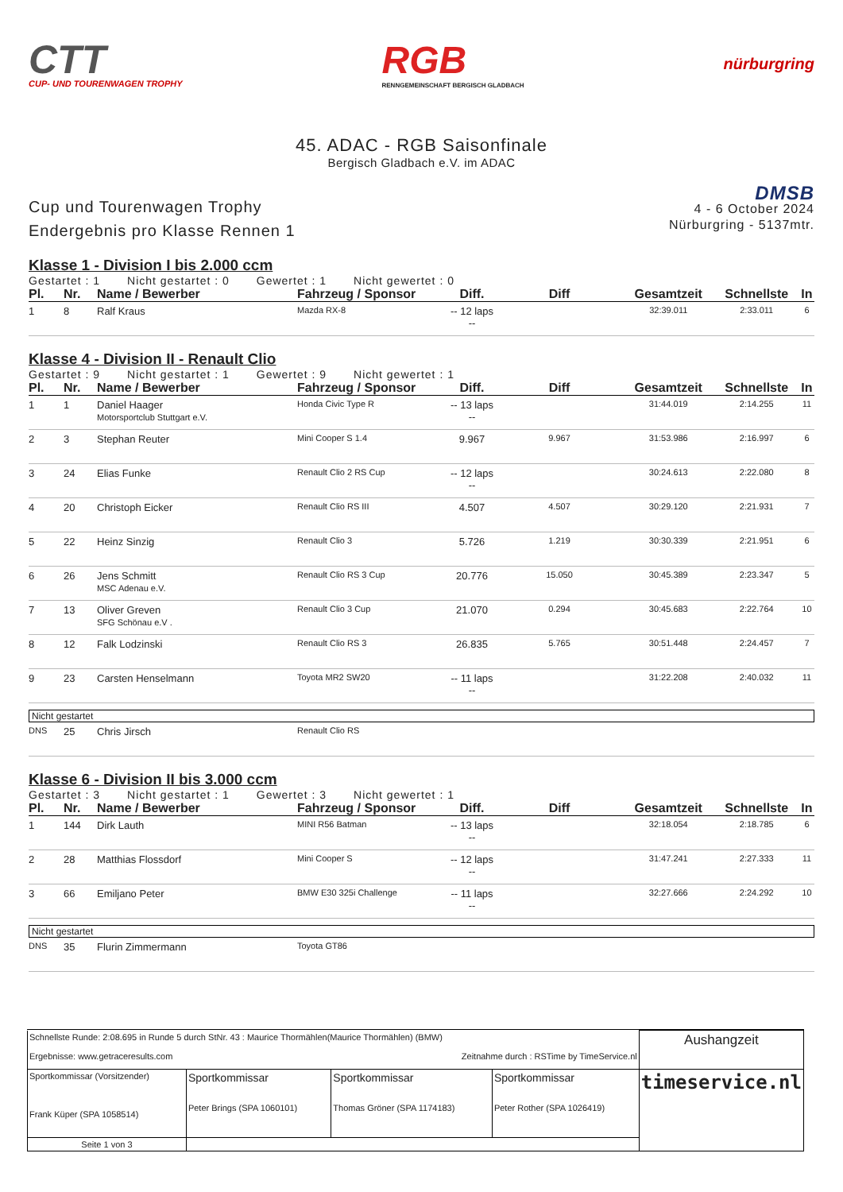CTT
CUP- UND TOURENWAGEN TROPHY
RGB
RENNGEMEINSCHAFT BERGISCH GLADBACH
nürburgring
45. ADAC - RGB Saisonfinale
Bergisch Gladbach e.V. im ADAC
Cup und Tourenwagen Trophy
Endergebnis pro Klasse Rennen 1
DMSB
4 - 6 October 2024
Nürburgring - 5137mtr.
Klasse 1 - Division I bis 2.000 ccm
Gestartet : 1 Nicht gestartet : 0 Gewertet : 1 Nicht gewertet : 0
| Pl. | Nr. | Name / Bewerber | Fahrzeug / Sponsor | Diff. | Diff | Gesamtzeit | Schnellste | In |
| --- | --- | --- | --- | --- | --- | --- | --- | --- |
| 1 | 8 | Ralf Kraus | Mazda RX-8 | -- 12 laps -- | | 32:39.011 | 2:33.011 | 6 |
Klasse 4 - Division II - Renault Clio
Gestartet : 9 Nicht gestartet : 1 Gewertet : 9 Nicht gewertet : 1
| Pl. | Nr. | Name / Bewerber | Fahrzeug / Sponsor | Diff. | Diff | Gesamtzeit | Schnellste | In |
| --- | --- | --- | --- | --- | --- | --- | --- | --- |
| 1 | 1 | Daniel Haager Motorsportclub Stuttgart e.V. | Honda Civic Type R | -- 13 laps -- | | 31:44.019 | 2:14.255 | 11 |
| 2 | 3 | Stephan Reuter | Mini Cooper S 1.4 | 9.967 | 9.967 | 31:53.986 | 2:16.997 | 6 |
| 3 | 24 | Elias Funke | Renault Clio 2 RS Cup | -- 12 laps -- | | 30:24.613 | 2:22.080 | 8 |
| 4 | 20 | Christoph Eicker | Renault Clio RS III | 4.507 | 4.507 | 30:29.120 | 2:21.931 | 7 |
| 5 | 22 | Heinz Sinzig | Renault Clio 3 | 5.726 | 1.219 | 30:30.339 | 2:21.951 | 6 |
| 6 | 26 | Jens Schmitt MSC Adenau e.V. | Renault Clio RS 3 Cup | 20.776 | 15.050 | 30:45.389 | 2:23.347 | 5 |
| 7 | 13 | Oliver Greven SFG Schönau e.V . | Renault Clio 3 Cup | 21.070 | 0.294 | 30:45.683 | 2:22.764 | 10 |
| 8 | 12 | Falk Lodzinski | Renault Clio RS 3 | 26.835 | 5.765 | 30:51.448 | 2:24.457 | 7 |
| 9 | 23 | Carsten Henselmann | Toyota MR2 SW20 | -- 11 laps -- | | 31:22.208 | 2:40.032 | 11 |
Nicht gestartet
| DNS | 25 | Chris Jirsch | Renault Clio RS |
Klasse 6 - Division II bis 3.000 ccm
Gestartet : 3 Nicht gestartet : 1 Gewertet : 3 Nicht gewertet : 1
| Pl. | Nr. | Name / Bewerber | Fahrzeug / Sponsor | Diff. | Diff | Gesamtzeit | Schnellste | In |
| --- | --- | --- | --- | --- | --- | --- | --- | --- |
| 1 | 144 | Dirk Lauth | MINI R56 Batman | -- 13 laps -- | | 32:18.054 | 2:18.785 | 6 |
| 2 | 28 | Matthias Flossdorf | Mini Cooper S | -- 12 laps -- | | 31:47.241 | 2:27.333 | 11 |
| 3 | 66 | Emiljano Peter | BMW E30 325i Challenge | -- 11 laps -- | | 32:27.666 | 2:24.292 | 10 |
Nicht gestartet
| DNS | 35 | Flurin Zimmermann | Toyota GT86 |
| Schnellste Runde: 2:08.695 in Runde 5 durch StNr. 43 : Maurice Thormählen(Maurice Thormählen) (BMW) Ergebnisse: www.getraceresults.com Zeitnahme durch : RSTime by TimeService.nl | | | | Aushangzeit |
| Sportkommissar (Vorsitzender) Frank Küper (SPA 1058514) | Sportkommissar Peter Brings (SPA 1060101) | Sportkommissar Thomas Gröner (SPA 1174183) | Sportkommissar Peter Rother (SPA 1026419) | timeservice.nl |
| Seite 1 von 3 | | | | |